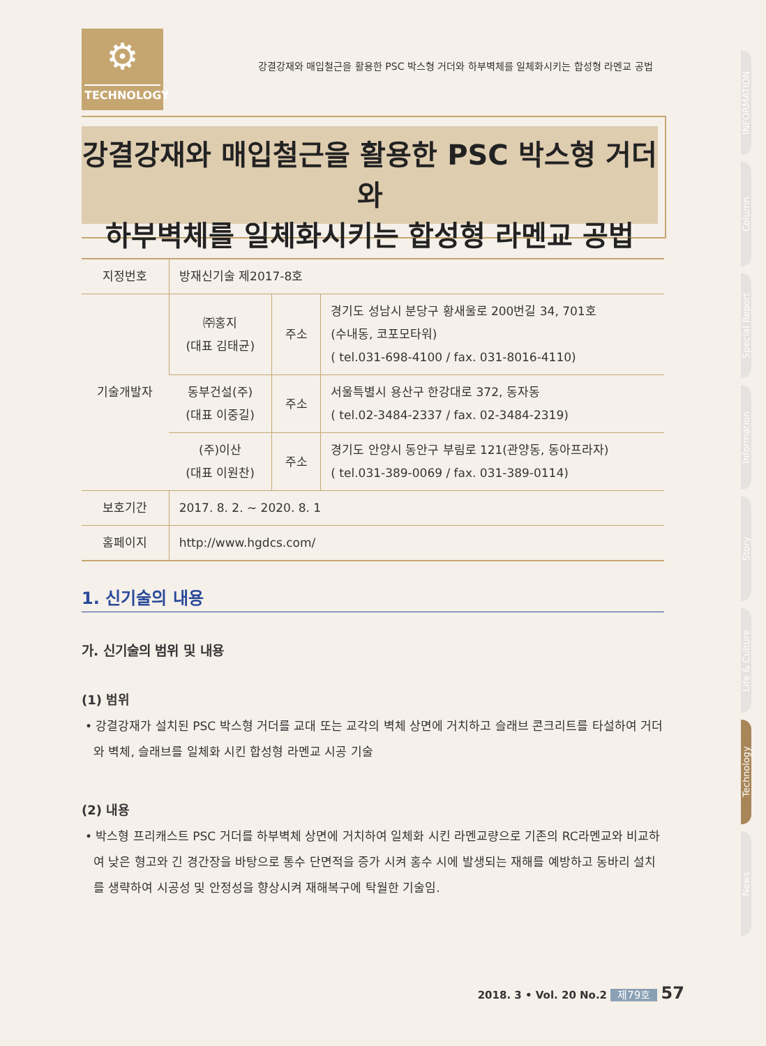⚙
TECHNOLOGY
강결강재와 매입철근을 활용한 PSC 박스형 거더와 하부벽체를 일체화시키는 합성형 라멘교 공법
강결강재와 매입철근을 활용한 PSC 박스형 거더와
하부벽체를 일체화시키는 합성형 라멘교 공법
| 지정번호 | 방재신기술 제2017-8호 | | |
| 기술개발자 | ㈜홍지 (대표 김태균) | 주소 | 경기도 성남시 분당구 황새울로 200번길 34, 701호 (수내동, 코포모타워) ( tel.031-698-4100 / fax. 031-8016-4110) |
| | 동부건설(주) (대표 이중길) | 주소 | 서울특별시 용산구 한강대로 372, 동자동 ( tel.02-3484-2337 / fax. 02-3484-2319) |
| | (주)이산 (대표 이원찬) | 주소 | 경기도 안양시 동안구 부림로 121(관양동, 동아프라자) ( tel.031-389-0069 / fax. 031-389-0114) |
| 보호기간 | 2017. 8. 2. ~ 2020. 8. 1 | | |
| 홈페이지 | http://www.hgdcs.com/ | | |
1. 신기술의 내용
가. 신기술의 범위 및 내용
(1) 범위
• 강결강재가 설치된 PSC 박스형 거더를 교대 또는 교각의 벽체 상면에 거치하고 슬래브 콘크리트를 타설하여 거더와 벽체, 슬래브를 일체화 시킨 합성형 라멘교 시공 기술
(2) 내용
• 박스형 프리캐스트 PSC 거더를 하부벽체 상면에 거치하여 일체화 시킨 라멘교량으로 기존의 RC라멘교와 비교하여 낮은 형고와 긴 경간장을 바탕으로 통수 단면적을 증가 시켜 홍수 시에 발생되는 재해를 예방하고 동바리 설치를 생략하여 시공성 및 안정성을 향상시켜 재해복구에 탁월한 기술임.
INFORMATION
Column
Special Report
Information
Story
Life & Culture
Technology
News
2018. 3 • Vol. 20 No.2 제79호 57